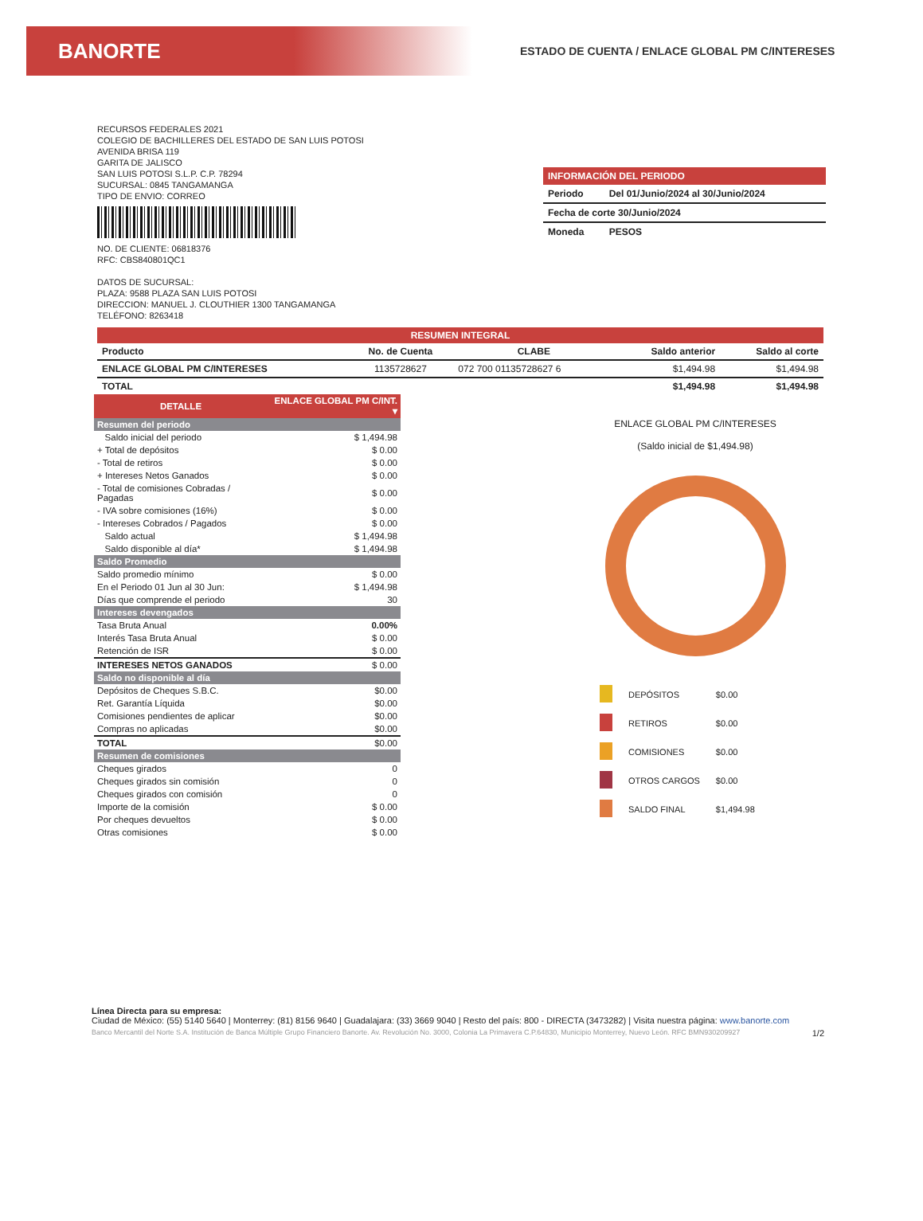BANORTE
ESTADO DE CUENTA / ENLACE GLOBAL PM C/INTERESES
RECURSOS FEDERALES 2021
COLEGIO DE BACHILLERES DEL ESTADO DE SAN LUIS POTOSI
AVENIDA BRISA 119
GARITA DE JALISCO
SAN LUIS POTOSI S.L.P. C.P. 78294
SUCURSAL: 0845 TANGAMANGA
TIPO DE ENVIO: CORREO
NO. DE CLIENTE: 06818376
RFC: CBS840801QC1
DATOS DE SUCURSAL:
PLAZA: 9588 PLAZA SAN LUIS POTOSI
DIRECCION: MANUEL J. CLOUTHIER 1300 TANGAMANGA
TELÉFONO: 8263418
INFORMACIÓN DEL PERIODO
| Periodo | Del 01/Junio/2024 al 30/Junio/2024 |
| Fecha de corte 30/Junio/2024 | |
| Moneda | PESOS |
| RESUMEN INTEGRAL | | | | |
| --- | --- | --- | --- | --- |
| Producto | No. de Cuenta | CLABE | Saldo anterior | Saldo al corte |
| ENLACE GLOBAL PM C/INTERESES | 1135728627 | 072 700 01135728627 6 | $1,494.98 | $1,494.98 |
| TOTAL | | | $1,494.98 | $1,494.98 |
| DETALLE | ENLACE GLOBAL PM C/INT. ▾ |
| Resumen del periodo | |
| Saldo inicial del periodo | $ 1,494.98 |
| + Total de depósitos | $ 0.00 |
| - Total de retiros | $ 0.00 |
| + Intereses Netos Ganados | $ 0.00 |
| - Total de comisiones Cobradas / Pagadas | $ 0.00 |
| - IVA sobre comisiones (16%) | $ 0.00 |
| - Intereses Cobrados / Pagados | $ 0.00 |
| Saldo actual | $ 1,494.98 |
| Saldo disponible al día* | $ 1,494.98 |
| Saldo Promedio | |
| Saldo promedio mínimo | $ 0.00 |
| En el Periodo 01 Jun al 30 Jun: | $ 1,494.98 |
| Días que comprende el periodo | 30 |
| Intereses devengados | |
| Tasa Bruta Anual | 0.00% |
| Interés Tasa Bruta Anual | $ 0.00 |
| Retención de ISR | $ 0.00 |
| INTERESES NETOS GANADOS | $ 0.00 |
| Saldo no disponible al día | |
| Depósitos de Cheques S.B.C. | $0.00 |
| Ret. Garantía Líquida | $0.00 |
| Comisiones pendientes de aplicar | $0.00 |
| Compras no aplicadas | $0.00 |
| TOTAL | $0.00 |
| Resumen de comisiones | |
| Cheques girados | 0 |
| Cheques girados sin comisión | 0 |
| Cheques girados con comisión | 0 |
| Importe de la comisión | $ 0.00 |
| Por cheques devueltos | $ 0.00 |
| Otras comisiones | $ 0.00 |
ENLACE GLOBAL PM C/INTERESES
(Saldo inicial de $1,494.98)
| | DEPÓSITOS | $0.00 |
| | RETIROS | $0.00 |
| | COMISIONES | $0.00 |
| | OTROS CARGOS | $0.00 |
| | SALDO FINAL | $1,494.98 |
Línea Directa para su empresa:
Ciudad de México: (55) 5140 5640 | Monterrey: (81) 8156 9640 | Guadalajara: (33) 3669 9040 | Resto del país: 800 - DIRECTA (3473282) | Visita nuestra página: www.banorte.com
Banco Mercantil del Norte S.A. Institución de Banca Múltiple Grupo Financiero Banorte. Av. Revolución No. 3000, Colonia La Primavera C.P.64830, Municipio Monterrey, Nuevo León. RFC BMN930209927 1/2